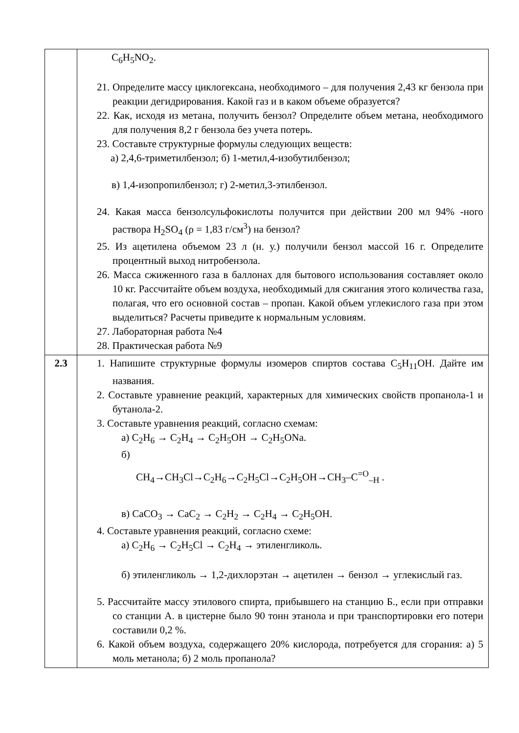| | C<sub>6</sub>H<sub>5</sub>NO<sub>2</sub>. 21. Определите массу циклогексана, необходимого – для получения 2,43 кг бензола при реакции дегидрирования. Какой газ и в каком объеме образуется? 22. Как, исходя из метана, получить бензол? Определите объем метана, необходимого для получения 8,2 г бензола без учета потерь. 23. Составьте структурные формулы следующих веществ: а) 2,4,6-триметилбензол; б) 1-метил,4-изобутилбензол; в) 1,4-изопропилбензол; г) 2-метил,3-этилбензол. 24. Какая масса бензолсульфокислоты получится при действии 200 мл 94% -ного раствора H<sub>2</sub>SO<sub>4</sub> (ρ = 1,83 г/см<sup>3</sup>) на бензол? 25. Из ацетилена объемом 23 л (н. у.) получили бензол массой 16 г. Определите процентный выход нитробензола. 26. Масса сжиженного газа в баллонах для бытового использования составляет около 10 кг. Рассчитайте объем воздуха, необходимый для сжигания этого количества газа, полагая, что его основной состав – пропан. Какой объем углекислого газа при этом выделиться? Расчеты приведите к нормальным условиям. 27. Лабораторная работа №4 28. Практическая работа №9 |
| 2.3 | 1. Напишите структурные формулы изомеров спиртов состава C<sub>5</sub>H<sub>11</sub>OH. Дайте им названия. 2. Составьте уравнение реакций, характерных для химических свойств пропанола-1 и бутанола-2. 3. Составьте уравнения реакций, согласно схемам: а) C<sub>2</sub>H<sub>6</sub> → C<sub>2</sub>H<sub>4</sub> → C<sub>2</sub>H<sub>5</sub>OH → C<sub>2</sub>H<sub>5</sub>ONa. б) CH<sub>4</sub>→CH<sub>3</sub>Cl→C<sub>2</sub>H<sub>6</sub>→C<sub>2</sub>H<sub>5</sub>Cl→C<sub>2</sub>H<sub>5</sub>OH→CH<sub>3</sub>–C<sup>=O</sup><sub>–H</sub> . в) CaCO<sub>3</sub> → CaC<sub>2</sub> → C<sub>2</sub>H<sub>2</sub> → C<sub>2</sub>H<sub>4</sub> → C<sub>2</sub>H<sub>5</sub>OH. 4. Составьте уравнения реакций, согласно схеме: а) C<sub>2</sub>H<sub>6</sub> → C<sub>2</sub>H<sub>5</sub>Cl → C<sub>2</sub>H<sub>4</sub> → этиленгликоль. б) этиленгликоль → 1,2-дихлорэтан → ацетилен → бензол → углекислый газ. 5. Рассчитайте массу этилового спирта, прибывшего на станцию Б., если при отправки со станции А. в цистерне было 90 тонн этанола и при транспортировки его потери составили 0,2 %. 6. Какой объем воздуха, содержащего 20% кислорода, потребуется для сгорания: а) 5 моль метанола; б) 2 моль пропанола? |